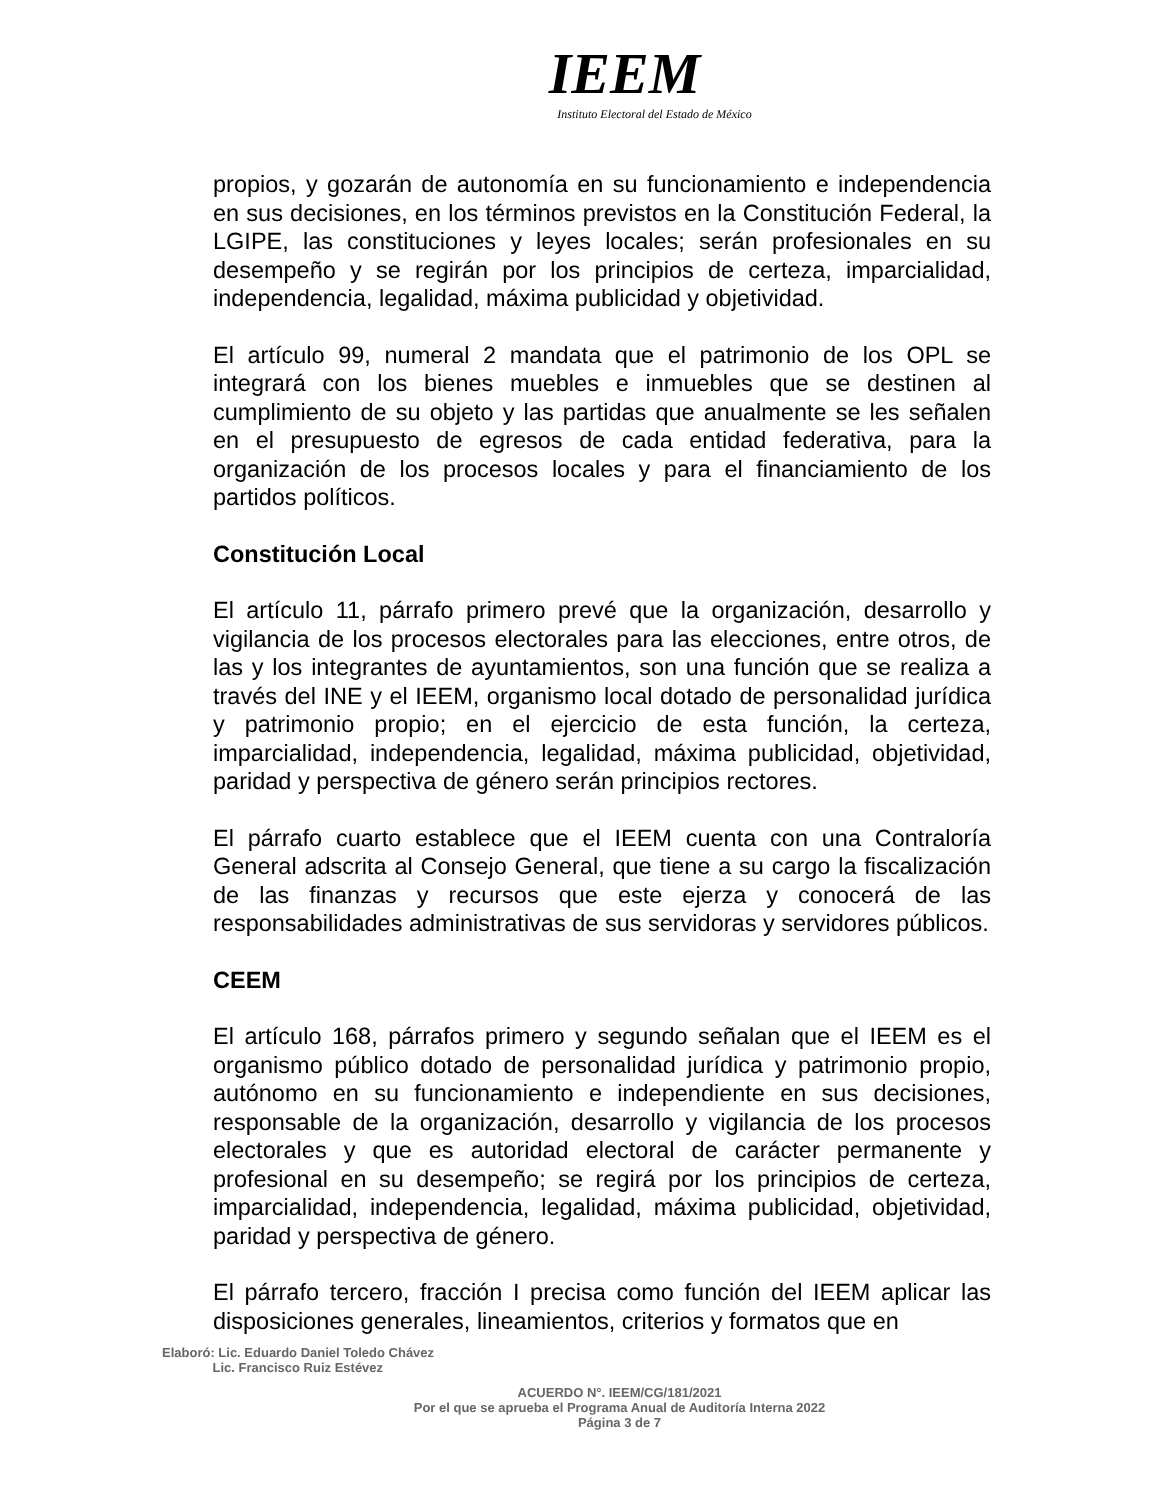IEEM
Instituto Electoral del Estado de México
propios, y gozarán de autonomía en su funcionamiento e independencia en sus decisiones, en los términos previstos en la Constitución Federal, la LGIPE, las constituciones y leyes locales; serán profesionales en su desempeño y se regirán por los principios de certeza, imparcialidad, independencia, legalidad, máxima publicidad y objetividad.
El artículo 99, numeral 2 mandata que el patrimonio de los OPL se integrará con los bienes muebles e inmuebles que se destinen al cumplimiento de su objeto y las partidas que anualmente se les señalen en el presupuesto de egresos de cada entidad federativa, para la organización de los procesos locales y para el financiamiento de los partidos políticos.
Constitución Local
El artículo 11, párrafo primero prevé que la organización, desarrollo y vigilancia de los procesos electorales para las elecciones, entre otros, de las y los integrantes de ayuntamientos, son una función que se realiza a través del INE y el IEEM, organismo local dotado de personalidad jurídica y patrimonio propio; en el ejercicio de esta función, la certeza, imparcialidad, independencia, legalidad, máxima publicidad, objetividad, paridad y perspectiva de género serán principios rectores.
El párrafo cuarto establece que el IEEM cuenta con una Contraloría General adscrita al Consejo General, que tiene a su cargo la fiscalización de las finanzas y recursos que este ejerza y conocerá de las responsabilidades administrativas de sus servidoras y servidores públicos.
CEEM
El artículo 168, párrafos primero y segundo señalan que el IEEM es el organismo público dotado de personalidad jurídica y patrimonio propio, autónomo en su funcionamiento e independiente en sus decisiones, responsable de la organización, desarrollo y vigilancia de los procesos electorales y que es autoridad electoral de carácter permanente y profesional en su desempeño; se regirá por los principios de certeza, imparcialidad, independencia, legalidad, máxima publicidad, objetividad, paridad y perspectiva de género.
El párrafo tercero, fracción I precisa como función del IEEM aplicar las disposiciones generales, lineamientos, criterios y formatos que en
Elaboró: Lic. Eduardo Daniel Toledo Chávez
Lic. Francisco Ruiz Estévez
ACUERDO N°. IEEM/CG/181/2021
Por el que se aprueba el Programa Anual de Auditoría Interna 2022
Página 3 de 7